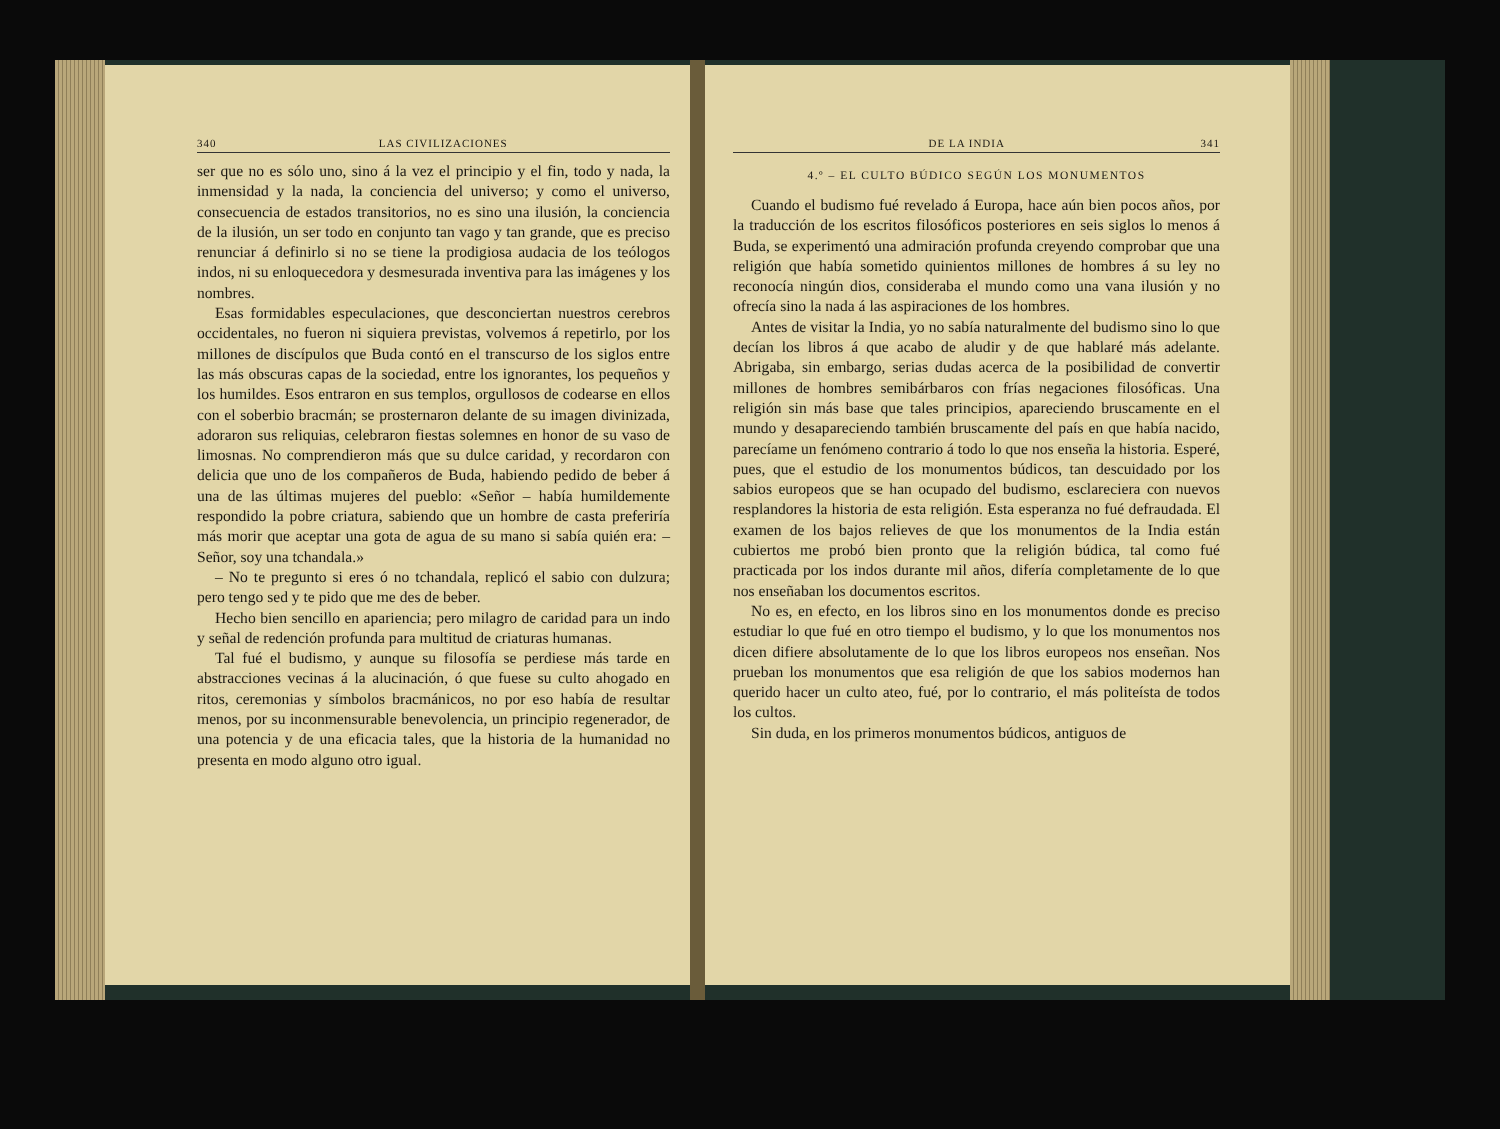340 LAS CIVILIZACIONES
ser que no es sólo uno, sino á la vez el principio y el fin, todo y nada, la inmensidad y la nada, la conciencia del universo; y como el universo, consecuencia de estados transitorios, no es sino una ilusión, la conciencia de la ilusión, un ser todo en conjunto tan vago y tan grande, que es preciso renunciar á definirlo si no se tiene la prodigiosa audacia de los teólogos indos, ni su enloquecedora y desmesurada inventiva para las imágenes y los nombres.
Esas formidables especulaciones, que desconciertan nuestros cerebros occidentales, no fueron ni siquiera previstas, volvemos á repetirlo, por los millones de discípulos que Buda contó en el transcurso de los siglos entre las más obscuras capas de la sociedad, entre los ignorantes, los pequeños y los humildes. Esos entraron en sus templos, orgullosos de codearse en ellos con el soberbio bracmán; se prosternaron delante de su imagen divinizada, adoraron sus reliquias, celebraron fiestas solemnes en honor de su vaso de limosnas. No comprendieron más que su dulce caridad, y recordaron con delicia que uno de los compañeros de Buda, habiendo pedido de beber á una de las últimas mujeres del pueblo: «Señor – había humildemente respondido la pobre criatura, sabiendo que un hombre de casta preferiría más morir que aceptar una gota de agua de su mano si sabía quién era: – Señor, soy una tchandala.»
– No te pregunto si eres ó no tchandala, replicó el sabio con dulzura; pero tengo sed y te pido que me des de beber.
Hecho bien sencillo en apariencia; pero milagro de caridad para un indo y señal de redención profunda para multitud de criaturas humanas.
Tal fué el budismo, y aunque su filosofía se perdiese más tarde en abstracciones vecinas á la alucinación, ó que fuese su culto ahogado en ritos, ceremonias y símbolos bracmánicos, no por eso había de resultar menos, por su inconmensurable benevolencia, un principio regenerador, de una potencia y de una eficacia tales, que la historia de la humanidad no presenta en modo alguno otro igual.
DE LA INDIA 341
4.º – EL CULTO BÚDICO SEGÚN LOS MONUMENTOS
Cuando el budismo fué revelado á Europa, hace aún bien pocos años, por la traducción de los escritos filosóficos posteriores en seis siglos lo menos á Buda, se experimentó una admiración profunda creyendo comprobar que una religión que había sometido quinientos millones de hombres á su ley no reconocía ningún dios, consideraba el mundo como una vana ilusión y no ofrecía sino la nada á las aspiraciones de los hombres.
Antes de visitar la India, yo no sabía naturalmente del budismo sino lo que decían los libros á que acabo de aludir y de que hablaré más adelante. Abrigaba, sin embargo, serias dudas acerca de la posibilidad de convertir millones de hombres semibárbaros con frías negaciones filosóficas. Una religión sin más base que tales principios, apareciendo bruscamente en el mundo y desapareciendo también bruscamente del país en que había nacido, parecíame un fenómeno contrario á todo lo que nos enseña la historia. Esperé, pues, que el estudio de los monumentos búdicos, tan descuidado por los sabios europeos que se han ocupado del budismo, esclareciera con nuevos resplandores la historia de esta religión. Esta esperanza no fué defraudada. El examen de los bajos relieves de que los monumentos de la India están cubiertos me probó bien pronto que la religión búdica, tal como fué practicada por los indos durante mil años, difería completamente de lo que nos enseñaban los documentos escritos.
No es, en efecto, en los libros sino en los monumentos donde es preciso estudiar lo que fué en otro tiempo el budismo, y lo que los monumentos nos dicen difiere absolutamente de lo que los libros europeos nos enseñan. Nos prueban los monumentos que esa religión de que los sabios modernos han querido hacer un culto ateo, fué, por lo contrario, el más politeísta de todos los cultos.
Sin duda, en los primeros monumentos búdicos, antiguos de